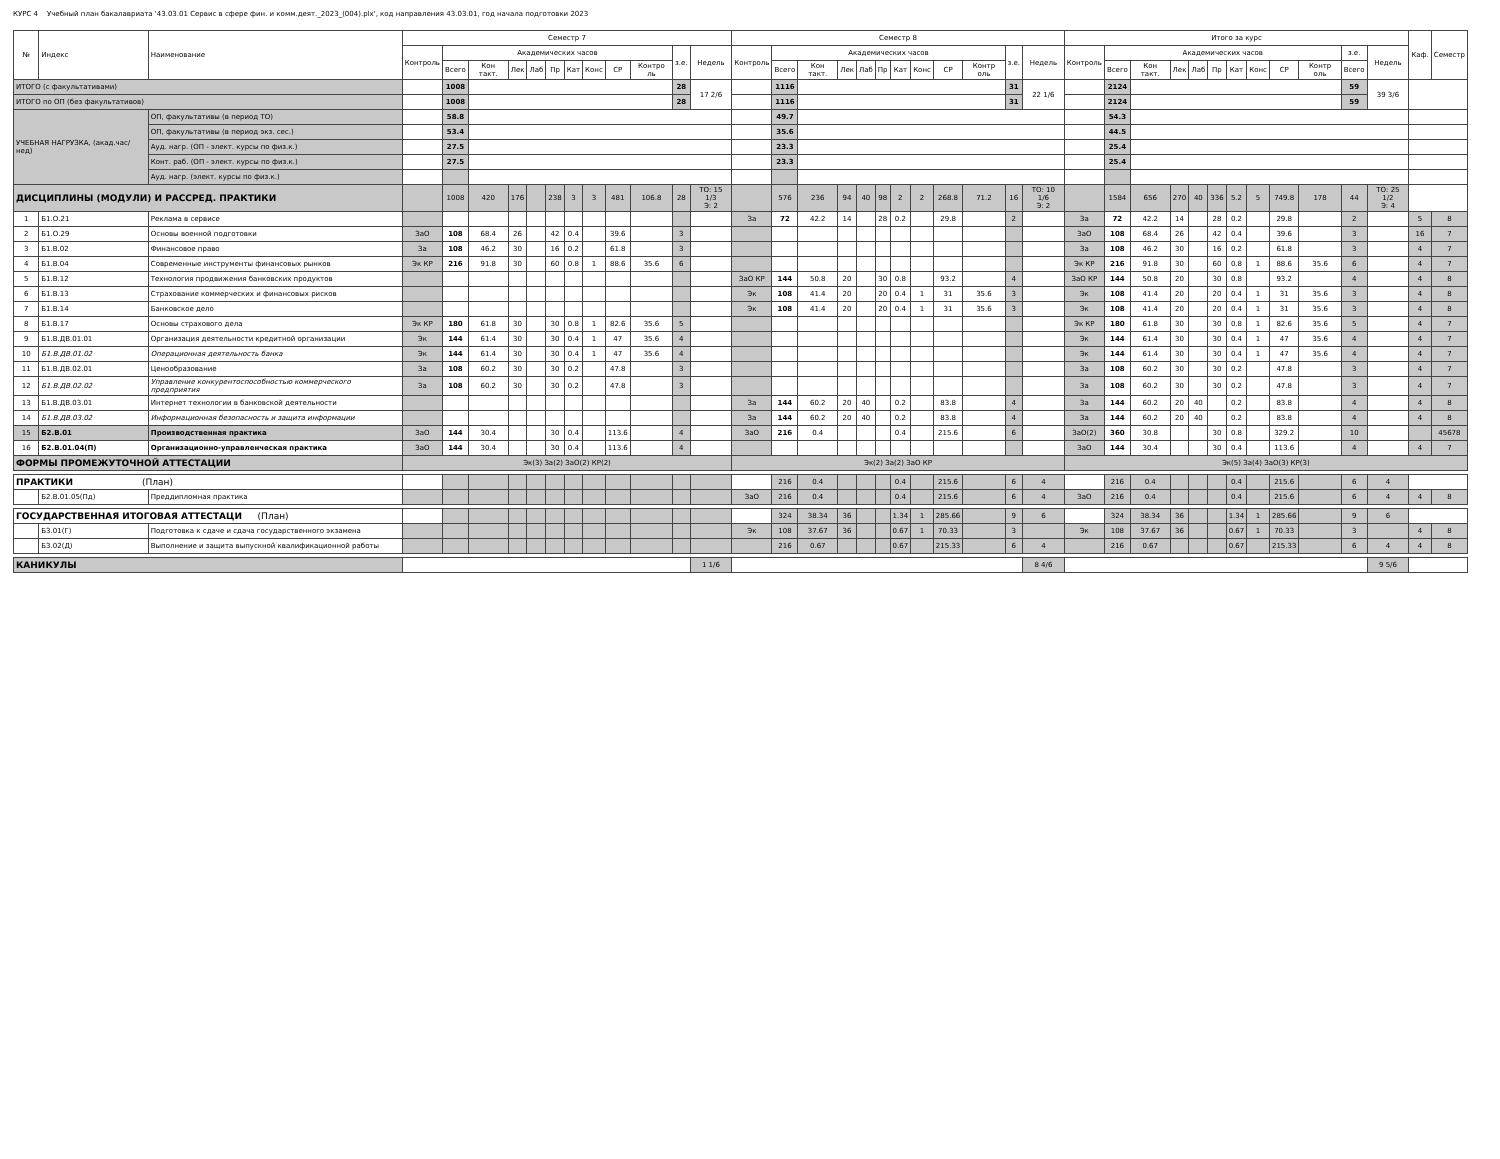КУРС 4 Учебный план бакалавриата '43.03.01 Сервис в сфере фин. и комм.деят._2023_(004).plx', код направления 43.03.01, год начала подготовки 2023
| № | Индекс | Наименование | Семестр 7 | | | | | | | | | | | | Семестр 8 | | | | | | | | | | | | Итого за курс | | | | | | | | | | | | Каф. | Семестр |
| --- | --- | --- | --- | --- | --- | --- | --- | --- | --- | --- | --- | --- | --- | --- | --- | --- | --- | --- | --- | --- | --- | --- | --- | --- | --- | --- | --- | --- | --- | --- | --- | --- | --- | --- | --- | --- | --- | --- | --- | --- |
| | | | Контроль | Академических часов | | | | | | | | | з.е. | Недель | Контроль | Академических часов | | | | | | | | | з.е. | Недель | Контроль | Академических часов | | | | | | | | | з.е. | Недель | | |
| | | | | Всего | Кон такт. | Лек | Лаб | Пр | Кат | Конс | СР | Контро ль | | | | Всего | Кон такт. | Лек | Лаб | Пр | Кат | Конс | СР | Контр оль | | | | Всего | Кон такт. | Лек | Лаб | Пр | Кат | Конс | СР | Контр оль | Всего | | | |
| ИТОГО (с факультативами) | | | | 1008 | | | | | | | | | 28 | 17 2/6 | | 1116 | | | | | | | | | 31 | 22 1/6 | | 2124 | | | | | | | | | 59 | 39 3/6 | | |
| ИТОГО по ОП (без факультативов) | | | | 1008 | | | | | | | | | 28 | | | 1116 | | | | | | | | | 31 | | | 2124 | | | | | | | | | 59 | | | |
| УЧЕБНАЯ НАГРУЗКА, (акад.час/нед) | | ОП, факультативы (в период ТО) | | 58.8 | | | | | | | | | | | | 49.7 | | | | | | | | | | | | 54.3 | | | | | | | | | | | | |
| | | ОП, факультативы (в период экз. сес.) | | 53.4 | | | | | | | | | | | | 35.6 | | | | | | | | | | | | 44.5 | | | | | | | | | | | | |
| | | Ауд. нагр. (ОП - элект. курсы по физ.к.) | | 27.5 | | | | | | | | | | | | 23.3 | | | | | | | | | | | | 25.4 | | | | | | | | | | | | |
| | | Конт. раб. (ОП - элект. курсы по физ.к.) | | 27.5 | | | | | | | | | | | | 23.3 | | | | | | | | | | | | 25.4 | | | | | | | | | | | | |
| | | Ауд. нагр. (элект. курсы по физ.к.) | | | | | | | | | | | | | | | | | | | | | | | | | | | | | | | | | | | | | | |
| ДИСЦИПЛИНЫ (МОДУЛИ) И РАССРЕД. ПРАКТИКИ | | | | 1008 | 420 | 176 | | 238 | 3 | 3 | 481 | 106.8 | 28 | ТО: 15 1/3 Э: 2 | | 576 | 236 | 94 | 40 | 98 | 2 | 2 | 268.8 | 71.2 | 16 | ТО: 10 1/6 Э: 2 | | 1584 | 656 | 270 | 40 | 336 | 5.2 | 5 | 749.8 | 178 | 44 | ТО: 25 1/2 Э: 4 | | |
| 1 | Б1.О.21 | Реклама в сервисе | | | | | | | | | | | | | За | 72 | 42.2 | 14 | | 28 | 0.2 | | 29.8 | | 2 | | За | 72 | 42.2 | 14 | | 28 | 0.2 | | 29.8 | | 2 | | 5 | 8 |
| 2 | Б1.О.29 | Основы военной подготовки | ЗаО | 108 | 68.4 | 26 | | 42 | 0.4 | | 39.6 | | 3 | | | | | | | | | | | | | | ЗаО | 108 | 68.4 | 26 | | 42 | 0.4 | | 39.6 | | 3 | | 16 | 7 |
| 3 | Б1.В.02 | Финансовое право | За | 108 | 46.2 | 30 | | 16 | 0.2 | | 61.8 | | 3 | | | | | | | | | | | | | | За | 108 | 46.2 | 30 | | 16 | 0.2 | | 61.8 | | 3 | | 4 | 7 |
| 4 | Б1.В.04 | Современные инструменты финансовых рынков | Эк КР | 216 | 91.8 | 30 | | 60 | 0.8 | 1 | 88.6 | 35.6 | 6 | | | | | | | | | | | | | | Эк КР | 216 | 91.8 | 30 | | 60 | 0.8 | 1 | 88.6 | 35.6 | 6 | | 4 | 7 |
| 5 | Б1.В.12 | Технология продвижения банковских продуктов | | | | | | | | | | | | | ЗаО КР | 144 | 50.8 | 20 | | 30 | 0.8 | | 93.2 | | 4 | | ЗаО КР | 144 | 50.8 | 20 | | 30 | 0.8 | | 93.2 | | 4 | | 4 | 8 |
| 6 | Б1.В.13 | Страхование коммерческих и финансовых рисков | | | | | | | | | | | | | Эк | 108 | 41.4 | 20 | | 20 | 0.4 | 1 | 31 | 35.6 | 3 | | Эк | 108 | 41.4 | 20 | | 20 | 0.4 | 1 | 31 | 35.6 | 3 | | 4 | 8 |
| 7 | Б1.В.14 | Банковское дело | | | | | | | | | | | | | Эк | 108 | 41.4 | 20 | | 20 | 0.4 | 1 | 31 | 35.6 | 3 | | Эк | 108 | 41.4 | 20 | | 20 | 0.4 | 1 | 31 | 35.6 | 3 | | 4 | 8 |
| 8 | Б1.В.17 | Основы страхового дела | Эк КР | 180 | 61.8 | 30 | | 30 | 0.8 | 1 | 82.6 | 35.6 | 5 | | | | | | | | | | | | | | Эк КР | 180 | 61.8 | 30 | | 30 | 0.8 | 1 | 82.6 | 35.6 | 5 | | 4 | 7 |
| 9 | Б1.В.ДВ.01.01 | Организация деятельности кредитной организации | Эк | 144 | 61.4 | 30 | | 30 | 0.4 | 1 | 47 | 35.6 | 4 | | | | | | | | | | | | | | Эк | 144 | 61.4 | 30 | | 30 | 0.4 | 1 | 47 | 35.6 | 4 | | 4 | 7 |
| 10 | Б1.В.ДВ.01.02 | Операционная деятельность банка | Эк | 144 | 61.4 | 30 | | 30 | 0.4 | 1 | 47 | 35.6 | 4 | | | | | | | | | | | | | | Эк | 144 | 61.4 | 30 | | 30 | 0.4 | 1 | 47 | 35.6 | 4 | | 4 | 7 |
| 11 | Б1.В.ДВ.02.01 | Ценообразование | За | 108 | 60.2 | 30 | | 30 | 0.2 | | 47.8 | | 3 | | | | | | | | | | | | | | За | 108 | 60.2 | 30 | | 30 | 0.2 | | 47.8 | | 3 | | 4 | 7 |
| 12 | Б1.В.ДВ.02.02 | Управление конкурентоспособностью коммерческого предприятия | За | 108 | 60.2 | 30 | | 30 | 0.2 | | 47.8 | | 3 | | | | | | | | | | | | | | За | 108 | 60.2 | 30 | | 30 | 0.2 | | 47.8 | | 3 | | 4 | 7 |
| 13 | Б1.В.ДВ.03.01 | Интернет технологии в банковской деятельности | | | | | | | | | | | | | За | 144 | 60.2 | 20 | 40 | | 0.2 | | 83.8 | | 4 | | За | 144 | 60.2 | 20 | 40 | | 0.2 | | 83.8 | | 4 | | 4 | 8 |
| 14 | Б1.В.ДВ.03.02 | Информационная безопасность и защита информации | | | | | | | | | | | | | За | 144 | 60.2 | 20 | 40 | | 0.2 | | 83.8 | | 4 | | За | 144 | 60.2 | 20 | 40 | | 0.2 | | 83.8 | | 4 | | 4 | 8 |
| 15 | Б2.В.01 | Производственная практика | ЗаО | 144 | 30.4 | | | 30 | 0.4 | | 113.6 | | 4 | | ЗаО | 216 | 0.4 | | | | 0.4 | | 215.6 | | 6 | | ЗаО(2) | 360 | 30.8 | | | 30 | 0.8 | | 329.2 | | 10 | | | 45678 |
| 16 | Б2.В.01.04(П) | Организационно-управленческая практика | ЗаО | 144 | 30.4 | | | 30 | 0.4 | | 113.6 | | 4 | | | | | | | | | | | | | | ЗаО | 144 | 30.4 | | | 30 | 0.4 | | 113.6 | | 4 | | 4 | 7 |
| ФОРМЫ ПРОМЕЖУТОЧНОЙ АТТЕСТАЦИИ | | | Эк(3) За(2) ЗаО(2) КР(2) | | | | | | | | | | | | Эк(2) За(2) ЗаО КР | | | | | | | | | | | | Эк(5) За(4) ЗаО(3) КР(3) | | | | | | | | | | | | | |
| ПРАКТИКИ (План) | | | | | | | | | | | | | | | | 216 | 0.4 | | | | 0.4 | | 215.6 | | 6 | 4 | | 216 | 0.4 | | | | 0.4 | | 215.6 | | 6 | 4 | | |
| | Б2.В.01.05(Пд) | Преддипломная практика | | | | | | | | | | | | | ЗаО | 216 | 0.4 | | | | 0.4 | | 215.6 | | 6 | 4 | ЗаО | 216 | 0.4 | | | | 0.4 | | 215.6 | | 6 | 4 | 4 | 8 |
| ГОСУДАРСТВЕННАЯ ИТОГОВАЯ АТТЕСТАЦИ (План) | | | | | | | | | | | | | | | | 324 | 38.34 | 36 | | | 1.34 | 1 | 285.66 | | 9 | 6 | | 324 | 38.34 | 36 | | | 1.34 | 1 | 285.66 | | 9 | 6 | | |
| | Б3.01(Г) | Подготовка к сдаче и сдача государственного экзамена | | | | | | | | | | | | | Эк | 108 | 37.67 | 36 | | | 0.67 | 1 | 70.33 | | 3 | | Эк | 108 | 37.67 | 36 | | | 0.67 | 1 | 70.33 | | 3 | | 4 | 8 |
| | Б3.02(Д) | Выполнение и защита выпускной квалификационной работы | | | | | | | | | | | | | | 216 | 0.67 | | | | 0.67 | | 215.33 | | 6 | 4 | | 216 | 0.67 | | | | 0.67 | | 215.33 | | 6 | 4 | 4 | 8 |
| КАНИКУЛЫ | | | | | | | | | | | | | | 1 1/6 | | | | | | | | | | | | 8 4/6 | | | | | | | | | | | | 9 5/6 | | |